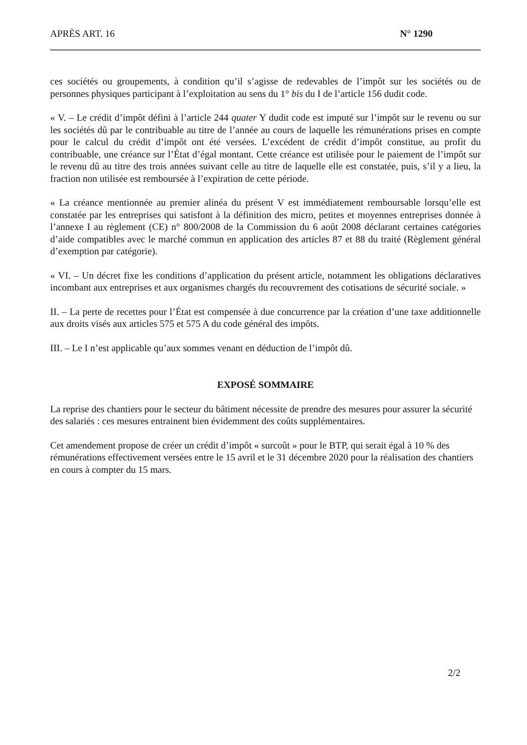APRÈS ART. 16 N° 1290
ces sociétés ou groupements, à condition qu’il s’agisse de redevables de l’impôt sur les sociétés ou de personnes physiques participant à l’exploitation au sens du 1° bis du I de l’article 156 dudit code.
« V. – Le crédit d’impôt défini à l’article 244 quater Y dudit code est imputé sur l’impôt sur le revenu ou sur les sociétés dû par le contribuable au titre de l’année au cours de laquelle les rémunérations prises en compte pour le calcul du crédit d’impôt ont été versées. L’excédent de crédit d’impôt constitue, au profit du contribuable, une créance sur l’État d’égal montant. Cette créance est utilisée pour le paiement de l’impôt sur le revenu dû au titre des trois années suivant celle au titre de laquelle elle est constatée, puis, s’il y a lieu, la fraction non utilisée est remboursée à l’expiration de cette période.
« La créance mentionnée au premier alinéa du présent V est immédiatement remboursable lorsqu’elle est constatée par les entreprises qui satisfont à la définition des micro, petites et moyennes entreprises donnée à l’annexe I au règlement (CE) n° 800/2008 de la Commission du 6 août 2008 déclarant certaines catégories d’aide compatibles avec le marché commun en application des articles 87 et 88 du traité (Règlement général d’exemption par catégorie).
« VI. – Un décret fixe les conditions d’application du présent article, notamment les obligations déclaratives incombant aux entreprises et aux organismes chargés du recouvrement des cotisations de sécurité sociale. »
II. – La perte de recettes pour l’État est compensée à due concurrence par la création d’une taxe additionnelle aux droits visés aux articles 575 et 575 A du code général des impôts.
III. – Le I n’est applicable qu’aux sommes venant en déduction de l’impôt dû.
EXPOSÉ SOMMAIRE
La reprise des chantiers pour le secteur du bâtiment nécessite de prendre des mesures pour assurer la sécurité des salariés : ces mesures entrainent bien évidemment des coûts supplémentaires.
Cet amendement propose de créer un crédit d’impôt « surcoût » pour le BTP, qui serait égal à 10 % des rémunérations effectivement versées entre le 15 avril et le 31 décembre 2020 pour la réalisation des chantiers en cours à compter du 15 mars.
2/2